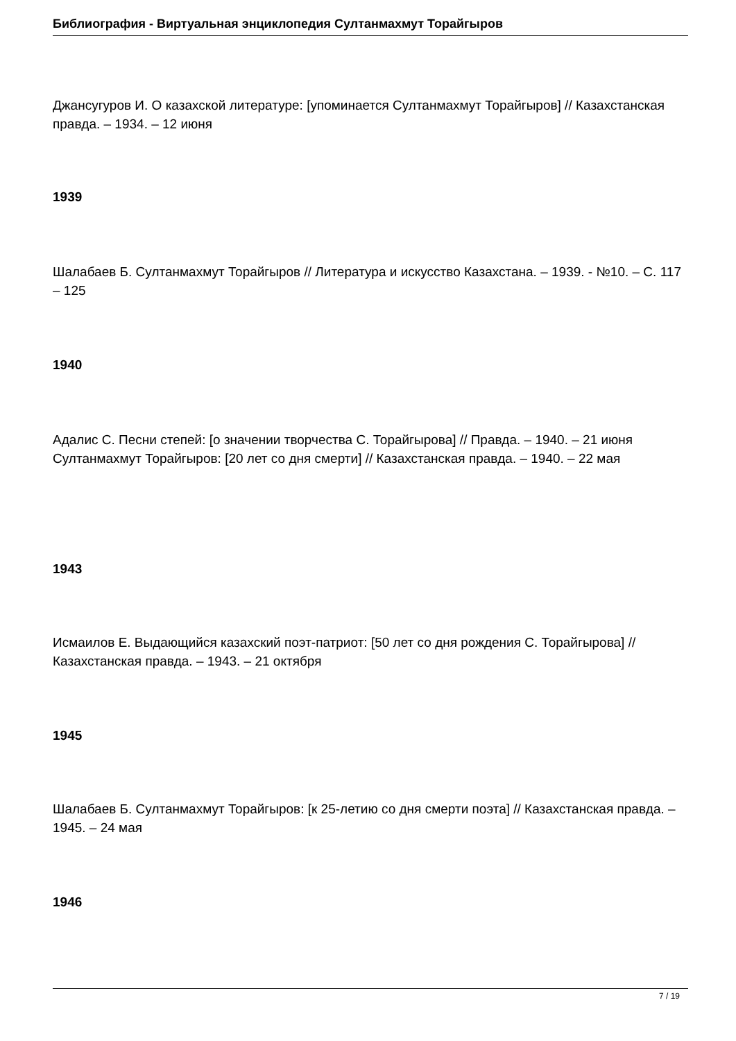Библиография - Виртуальная энциклопедия Султанмахмут Торайгыров
Джансугуров И. О казахской литературе: [упоминается Султанмахмут Торайгыров] // Казахстанская правда. – 1934. – 12 июня
1939
Шалабаев Б. Султанмахмут Торайгыров // Литература и искусство Казахстана. – 1939. - №10. – С. 117 – 125
1940
Адалис С. Песни степей: [о значении творчества С. Торайгырова] // Правда. – 1940. – 21 июня
Султанмахмут Торайгыров: [20 лет со дня смерти] // Казахстанская правда. – 1940. – 22 мая
1943
Исмаилов Е. Выдающийся казахский поэт-патриот: [50 лет со дня рождения С. Торайгырова] // Казахстанская правда. – 1943. – 21 октября
1945
Шалабаев Б. Султанмахмут Торайгыров: [к 25-летию со дня смерти поэта] // Казахстанская правда. – 1945. – 24 мая
1946
7 / 19